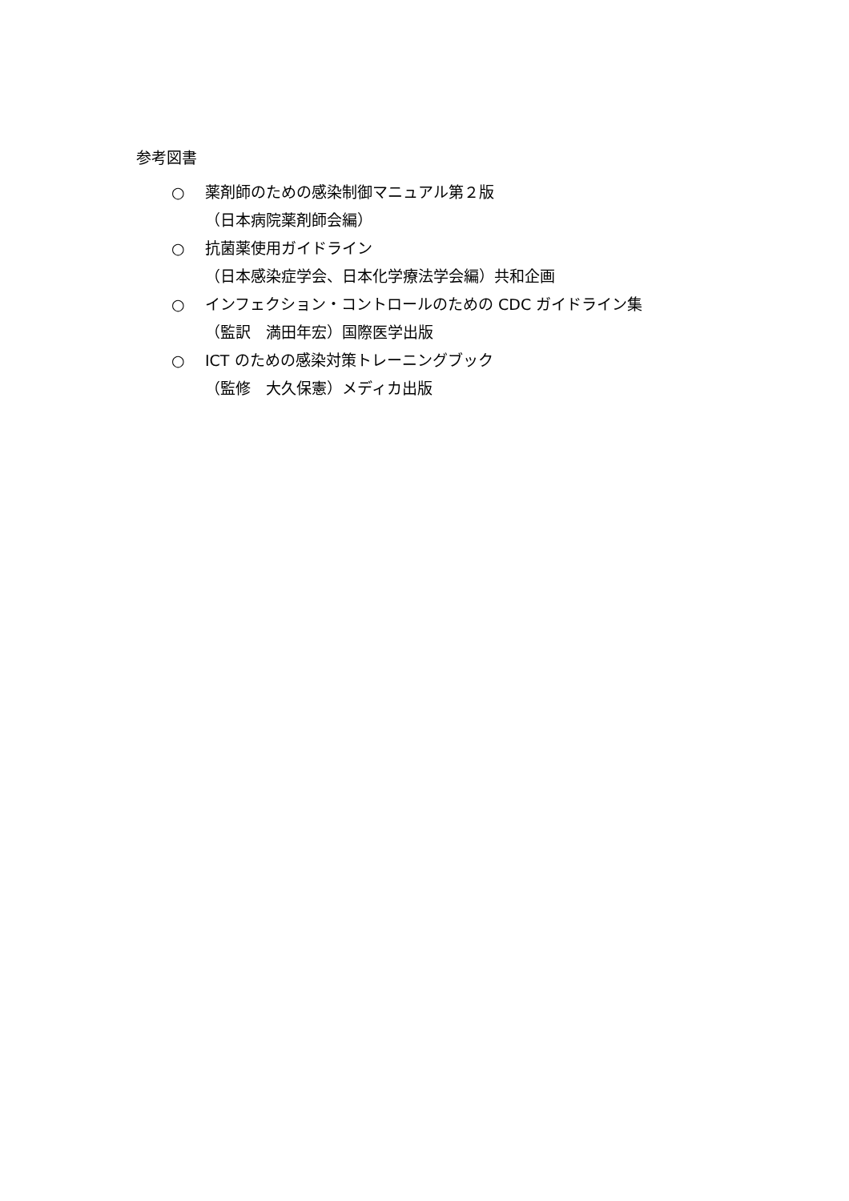参考図書
○ 薬剤師のための感染制御マニュアル第２版
（日本病院薬剤師会編）
○ 抗菌薬使用ガイドライン
（日本感染症学会、日本化学療法学会編）共和企画
○ インフェクション・コントロールのための CDC ガイドライン集
（監訳　満田年宏）国際医学出版
○ ICT のための感染対策トレーニングブック
（監修　大久保憲）メディカ出版